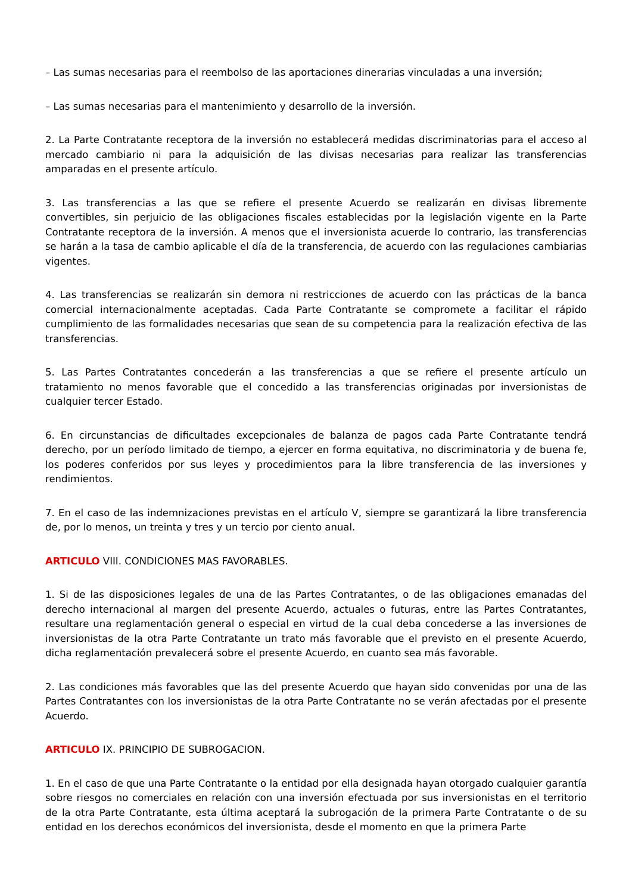– Las sumas necesarias para el reembolso de las aportaciones dinerarias vinculadas a una inversión;
– Las sumas necesarias para el mantenimiento y desarrollo de la inversión.
2. La Parte Contratante receptora de la inversión no establecerá medidas discriminatorias para el acceso al mercado cambiario ni para la adquisición de las divisas necesarias para realizar las transferencias amparadas en el presente artículo.
3. Las transferencias a las que se refiere el presente Acuerdo se realizarán en divisas libremente convertibles, sin perjuicio de las obligaciones fiscales establecidas por la legislación vigente en la Parte Contratante receptora de la inversión. A menos que el inversionista acuerde lo contrario, las transferencias se harán a la tasa de cambio aplicable el día de la transferencia, de acuerdo con las regulaciones cambiarias vigentes.
4. Las transferencias se realizarán sin demora ni restricciones de acuerdo con las prácticas de la banca comercial internacionalmente aceptadas. Cada Parte Contratante se compromete a facilitar el rápido cumplimiento de las formalidades necesarias que sean de su competencia para la realización efectiva de las transferencias.
5. Las Partes Contratantes concederán a las transferencias a que se refiere el presente artículo un tratamiento no menos favorable que el concedido a las transferencias originadas por inversionistas de cualquier tercer Estado.
6. En circunstancias de dificultades excepcionales de balanza de pagos cada Parte Contratante tendrá derecho, por un período limitado de tiempo, a ejercer en forma equitativa, no discriminatoria y de buena fe, los poderes conferidos por sus leyes y procedimientos para la libre transferencia de las inversiones y rendimientos.
7. En el caso de las indemnizaciones previstas en el artículo V, siempre se garantizará la libre transferencia de, por lo menos, un treinta y tres y un tercio por ciento anual.
ARTICULO VIII. CONDICIONES MAS FAVORABLES.
1. Si de las disposiciones legales de una de las Partes Contratantes, o de las obligaciones emanadas del derecho internacional al margen del presente Acuerdo, actuales o futuras, entre las Partes Contratantes, resultare una reglamentación general o especial en virtud de la cual deba concederse a las inversiones de inversionistas de la otra Parte Contratante un trato más favorable que el previsto en el presente Acuerdo, dicha reglamentación prevalecerá sobre el presente Acuerdo, en cuanto sea más favorable.
2. Las condiciones más favorables que las del presente Acuerdo que hayan sido convenidas por una de las Partes Contratantes con los inversionistas de la otra Parte Contratante no se verán afectadas por el presente Acuerdo.
ARTICULO IX. PRINCIPIO DE SUBROGACION.
1. En el caso de que una Parte Contratante o la entidad por ella designada hayan otorgado cualquier garantía sobre riesgos no comerciales en relación con una inversión efectuada por sus inversionistas en el territorio de la otra Parte Contratante, esta última aceptará la subrogación de la primera Parte Contratante o de su entidad en los derechos económicos del inversionista, desde el momento en que la primera Parte